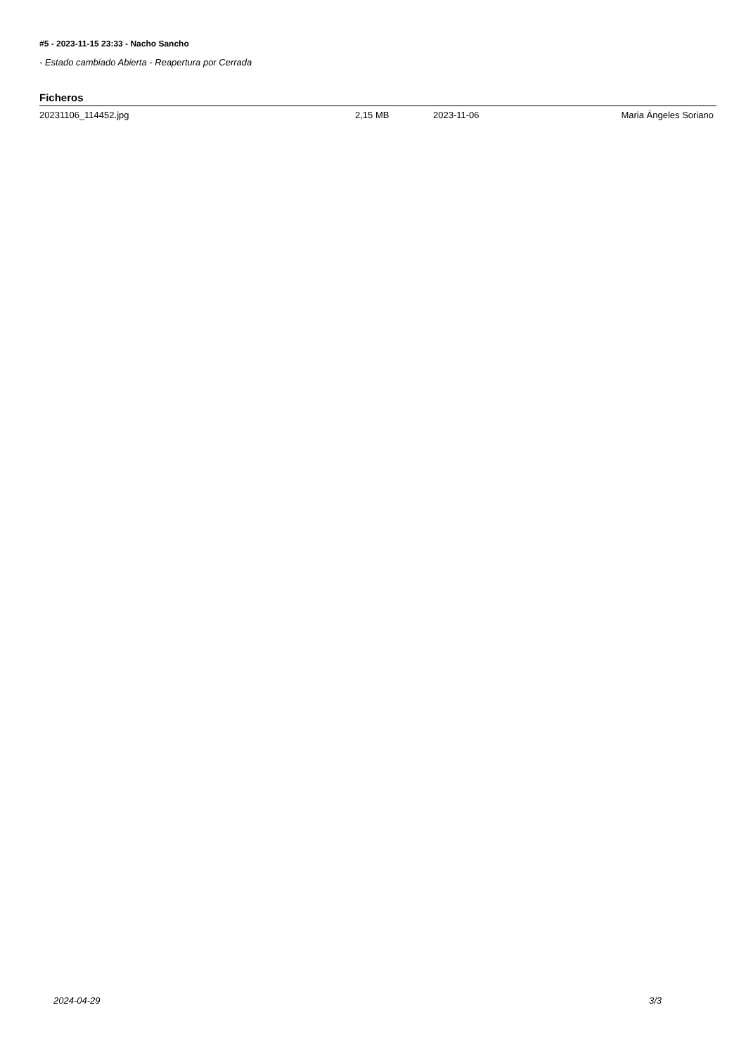#5 - 2023-11-15 23:33 - Nacho Sancho
- Estado cambiado Abierta - Reapertura por Cerrada
Ficheros
| 20231106_114452.jpg | 2,15 MB | 2023-11-06 | Maria Ángeles Soriano |
2024-04-29 3/3